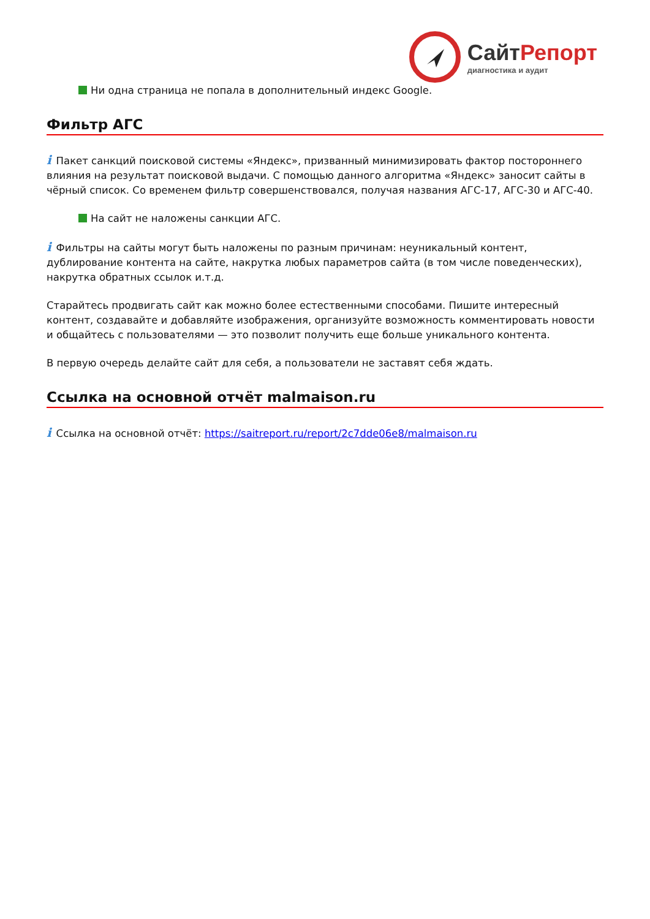СайтРепорт
диагностика и аудит
Ни одна страница не попала в дополнительный индекс Google.
Фильтр АГС
i Пакет санкций поисковой системы «Яндекс», призванный минимизировать фактор постороннего влияния на результат поисковой выдачи. С помощью данного алгоритма «Яндекс» заносит сайты в чёрный список. Со временем фильтр совершенствовался, получая названия АГС-17, АГС-30 и АГС-40.
На сайт не наложены санкции АГС.
i Фильтры на сайты могут быть наложены по разным причинам: неуникальный контент, дублирование контента на сайте, накрутка любых параметров сайта (в том числе поведенческих), накрутка обратных ссылок и.т.д.
Старайтесь продвигать сайт как можно более естественными способами. Пишите интересный контент, создавайте и добавляйте изображения, организуйте возможность комментировать новости и общайтесь с пользователями — это позволит получить еще больше уникального контента.
В первую очередь делайте сайт для себя, а пользователи не заставят себя ждать.
Ссылка на основной отчёт malmaison.ru
i Ссылка на основной отчёт: https://saitreport.ru/report/2c7dde06e8/malmaison.ru